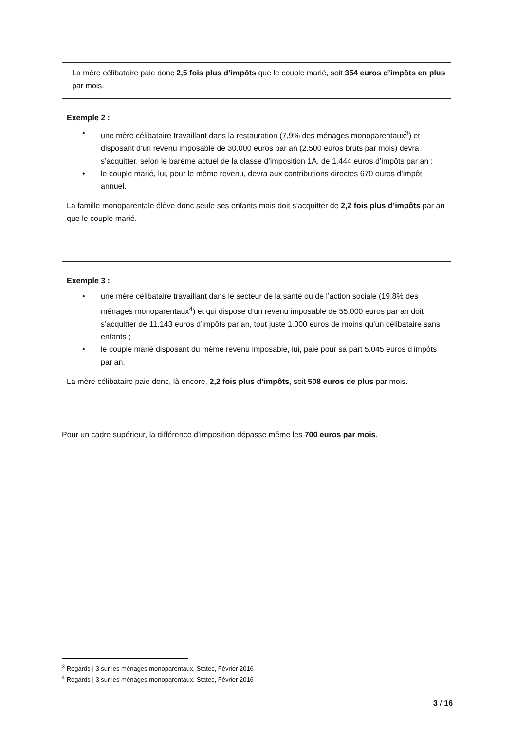La mère célibataire paie donc 2,5 fois plus d’impôts que le couple marié, soit 354 euros d’impôts en plus par mois.
Exemple 2 :
• une mère célibataire travaillant dans la restauration (7,9% des ménages monoparentaux<sup>3</sup>) et disposant d’un revenu imposable de 30.000 euros par an (2.500 euros bruts par mois) devra s’acquitter, selon le barème actuel de la classe d’imposition 1A, de 1.444 euros d’impôts par an ;
• le couple marié, lui, pour le même revenu, devra aux contributions directes 670 euros d’impôt annuel.
La famille monoparentale élève donc seule ses enfants mais doit s’acquitter de 2,2 fois plus d’impôts par an que le couple marié.
Exemple 3 :
• une mère célibataire travaillant dans le secteur de la santé ou de l’action sociale (19,8% des ménages monoparentaux<sup>4</sup>) et qui dispose d’un revenu imposable de 55.000 euros par an doit s’acquitter de 11.143 euros d’impôts par an, tout juste 1.000 euros de moins qu’un célibataire sans enfants ;
• le couple marié disposant du même revenu imposable, lui, paie pour sa part 5.045 euros d’impôts par an.
La mère célibataire paie donc, là encore, 2,2 fois plus d’impôts, soit 508 euros de plus par mois.
Pour un cadre supérieur, la différence d’imposition dépasse même les 700 euros par mois.
<sup>3</sup> Regards | 3 sur les ménages monoparentaux, Statec, Février 2016
<sup>4</sup> Regards | 3 sur les ménages monoparentaux, Statec, Février 2016
3 / 16